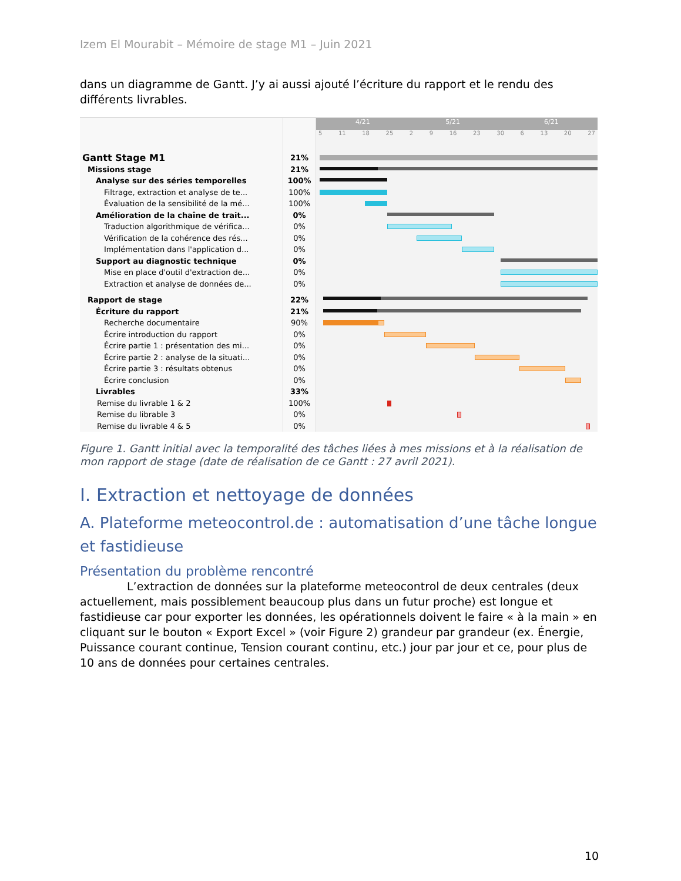Izem El Mourabit – Mémoire de stage M1 – Juin 2021
dans un diagramme de Gantt. J’y ai aussi ajouté l’écriture du rapport et le rendu des différents livrables.
| | | 4/21 5/21 6/21 5 11 18 25 2 9 16 23 30 6 13 20 27 |
| Gantt Stage M1 | 21% | |
| Missions stage | 21% | |
| Analyse sur des séries temporelles | 100% | |
| Filtrage, extraction et analyse de te... | 100% | |
| Évaluation de la sensibilité de la mé... | 100% | |
| Amélioration de la chaîne de trait... | 0% | |
| Traduction algorithmique de vérifica... | 0% | |
| Vérification de la cohérence des rés... | 0% | |
| Implémentation dans l'application d... | 0% | |
| Support au diagnostic technique | 0% | |
| Mise en place d'outil d'extraction de... | 0% | |
| Extraction et analyse de données de... | 0% | |
| Rapport de stage | 22% | |
| Écriture du rapport | 21% | |
| Recherche documentaire | 90% | |
| Écrire introduction du rapport | 0% | |
| Écrire partie 1 : présentation des mi... | 0% | |
| Écrire partie 2 : analyse de la situati... | 0% | |
| Écrire partie 3 : résultats obtenus | 0% | |
| Écrire conclusion | 0% | |
| Livrables | 33% | |
| Remise du livrable 1 & 2 | 100% | |
| Remise du librable 3 | 0% | |
| Remise du livrable 4 & 5 | 0% | |
Figure 1. Gantt initial avec la temporalité des tâches liées à mes missions et à la réalisation de mon rapport de stage (date de réalisation de ce Gantt : 27 avril 2021).
I. Extraction et nettoyage de données
A. Plateforme meteocontrol.de : automatisation d’une tâche longue et fastidieuse
Présentation du problème rencontré
L’extraction de données sur la plateforme meteocontrol de deux centrales (deux actuellement, mais possiblement beaucoup plus dans un futur proche) est longue et fastidieuse car pour exporter les données, les opérationnels doivent le faire « à la main » en cliquant sur le bouton « Export Excel » (voir Figure 2) grandeur par grandeur (ex. Énergie, Puissance courant continue, Tension courant continu, etc.) jour par jour et ce, pour plus de 10 ans de données pour certaines centrales.
10